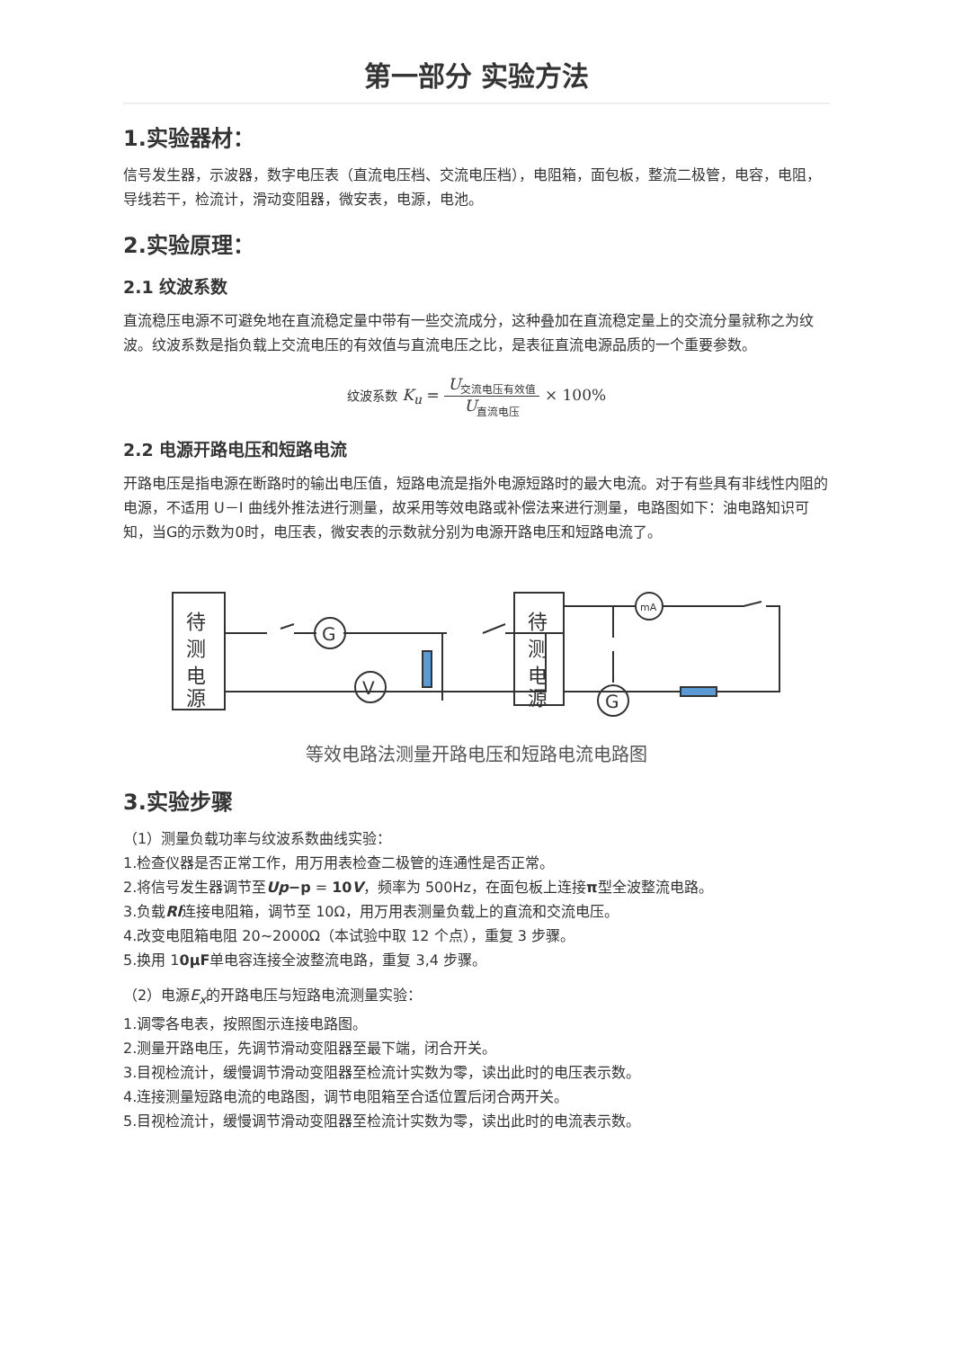第一部分 实验方法
1.实验器材：
信号发生器，示波器，数字电压表（直流电压档、交流电压档），电阻箱，面包板，整流二极管，电容，电阻，导线若干，检流计，滑动变阻器，微安表，电源，电池。
2.实验原理：
2.1 纹波系数
直流稳压电源不可避免地在直流稳定量中带有一些交流成分，这种叠加在直流稳定量上的交流分量就称之为纹波。纹波系数是指负载上交流电压的有效值与直流电压之比，是表征直流电源品质的一个重要参数。
纹波系数 K<sub>u</sub> = U<sub>交流电压有效值</sub> U<sub>直流电压</sub> × 100%
2.2 电源开路电压和短路电流
开路电压是指电源在断路时的输出电压值，短路电流是指外电源短路时的最大电流。对于有些具有非线性内阻的电源，不适用 U－I 曲线外推法进行测量，故采用等效电路或补偿法来进行测量，电路图如下：油电路知识可知，当G的示数为0时，电压表，微安表的示数就分别为电源开路电压和短路电流了。
待
测
电
源
G
V
待
测
电
源
mA
G
等效电路法测量开路电压和短路电流电路图
3.实验步骤
（1）测量负载功率与纹波系数曲线实验：
1.检查仪器是否正常工作，用万用表检查二极管的连通性是否正常。
2.将信号发生器调节至Up−p = 10V，频率为 500Hz，在面包板上连接π型全波整流电路。
3.负载Rl连接电阻箱，调节至 10Ω，用万用表测量负载上的直流和交流电压。
4.改变电阻箱电阻 20~2000Ω（本试验中取 12 个点），重复 3 步骤。
5.换用 10μF单电容连接全波整流电路，重复 3,4 步骤。
（2）电源E<sub>x</sub>的开路电压与短路电流测量实验：
1.调零各电表，按照图示连接电路图。
2.测量开路电压，先调节滑动变阻器至最下端，闭合开关。
3.目视检流计，缓慢调节滑动变阻器至检流计实数为零，读出此时的电压表示数。
4.连接测量短路电流的电路图，调节电阻箱至合适位置后闭合两开关。
5.目视检流计，缓慢调节滑动变阻器至检流计实数为零，读出此时的电流表示数。